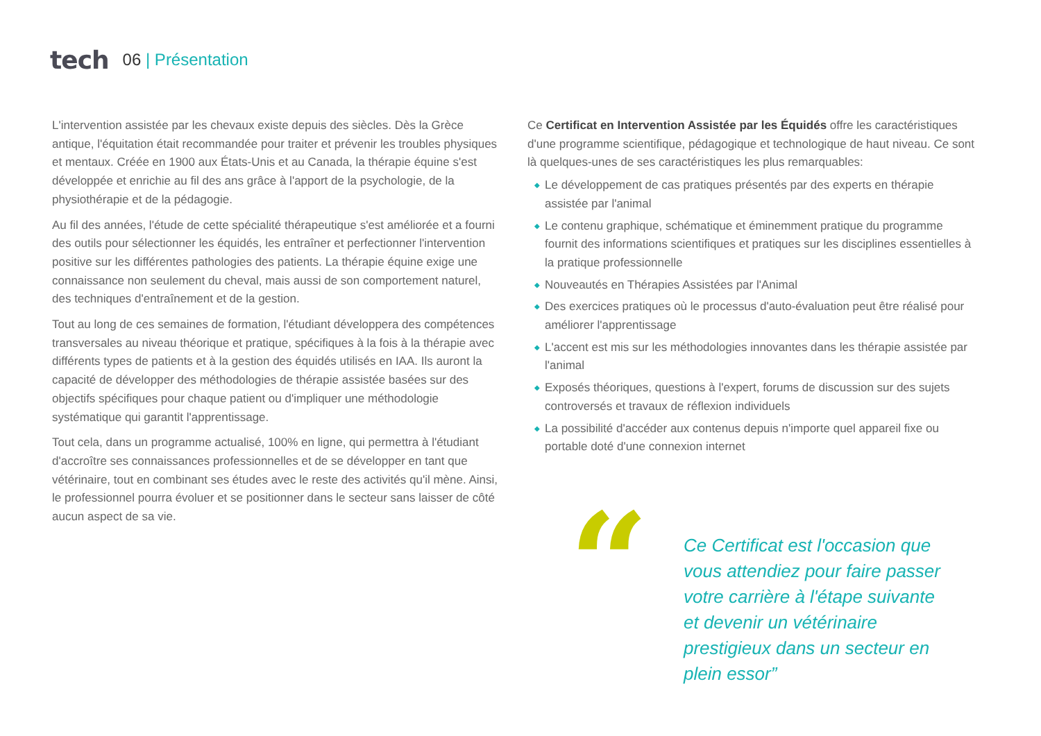tech
06 | Présentation
L'intervention assistée par les chevaux existe depuis des siècles. Dès la Grèce antique, l'équitation était recommandée pour traiter et prévenir les troubles physiques et mentaux. Créée en 1900 aux États-Unis et au Canada, la thérapie équine s'est développée et enrichie au fil des ans grâce à l'apport de la psychologie, de la physiothérapie et de la pédagogie.
Au fil des années, l'étude de cette spécialité thérapeutique s'est améliorée et a fourni des outils pour sélectionner les équidés, les entraîner et perfectionner l'intervention positive sur les différentes pathologies des patients. La thérapie équine exige une connaissance non seulement du cheval, mais aussi de son comportement naturel, des techniques d'entraînement et de la gestion.
Tout au long de ces semaines de formation, l'étudiant développera des compétences transversales au niveau théorique et pratique, spécifiques à la fois à la thérapie avec différents types de patients et à la gestion des équidés utilisés en IAA. Ils auront la capacité de développer des méthodologies de thérapie assistée basées sur des objectifs spécifiques pour chaque patient ou d'impliquer une méthodologie systématique qui garantit l'apprentissage.
Tout cela, dans un programme actualisé, 100% en ligne, qui permettra à l'étudiant d'accroître ses connaissances professionnelles et de se développer en tant que vétérinaire, tout en combinant ses études avec le reste des activités qu'il mène. Ainsi, le professionnel pourra évoluer et se positionner dans le secteur sans laisser de côté aucun aspect de sa vie.
Ce Certificat en Intervention Assistée par les Équidés offre les caractéristiques d'une programme scientifique, pédagogique et technologique de haut niveau. Ce sont là quelques-unes de ses caractéristiques les plus remarquables:
◆ Le développement de cas pratiques présentés par des experts en thérapie assistée par l'animal
◆ Le contenu graphique, schématique et éminemment pratique du programme fournit des informations scientifiques et pratiques sur les disciplines essentielles à la pratique professionnelle
◆ Nouveautés en Thérapies Assistées par l'Animal
◆ Des exercices pratiques où le processus d'auto-évaluation peut être réalisé pour améliorer l'apprentissage
◆ L'accent est mis sur les méthodologies innovantes dans les thérapie assistée par l'animal
◆ Exposés théoriques, questions à l'expert, forums de discussion sur des sujets controversés et travaux de réflexion individuels
◆ La possibilité d'accéder aux contenus depuis n'importe quel appareil fixe ou portable doté d'une connexion internet
“
Ce Certificat est l'occasion que vous attendiez pour faire passer votre carrière à l'étape suivante et devenir un vétérinaire prestigieux dans un secteur en plein essor”